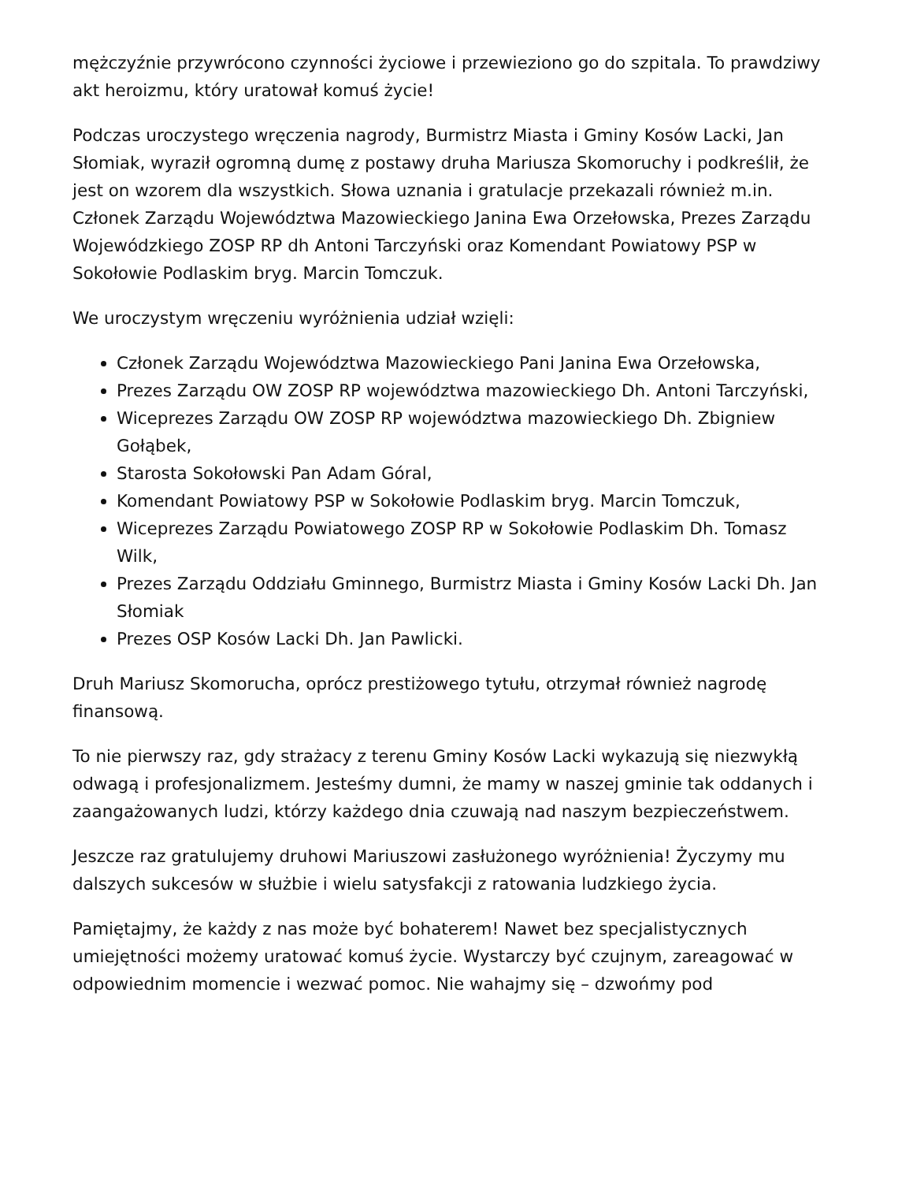mężczyźnie przywrócono czynności życiowe i przewieziono go do szpitala. To prawdziwy akt heroizmu, który uratował komuś życie!
Podczas uroczystego wręczenia nagrody, Burmistrz Miasta i Gminy Kosów Lacki, Jan Słomiak, wyraził ogromną dumę z postawy druha Mariusza Skomoruchy i podkreślił, że jest on wzorem dla wszystkich. Słowa uznania i gratulacje przekazali również m.in. Członek Zarządu Województwa Mazowieckiego Janina Ewa Orzełowska, Prezes Zarządu Wojewódzkiego ZOSP RP dh Antoni Tarczyński oraz Komendant Powiatowy PSP w Sokołowie Podlaskim bryg. Marcin Tomczuk.
We uroczystym wręczeniu wyróżnienia udział wzięli:
Członek Zarządu Województwa Mazowieckiego Pani Janina Ewa Orzełowska,
Prezes Zarządu OW ZOSP RP województwa mazowieckiego Dh. Antoni Tarczyński,
Wiceprezes Zarządu OW ZOSP RP województwa mazowieckiego Dh. Zbigniew Gołąbek,
Starosta Sokołowski Pan Adam Góral,
Komendant Powiatowy PSP w Sokołowie Podlaskim bryg. Marcin Tomczuk,
Wiceprezes Zarządu Powiatowego ZOSP RP w Sokołowie Podlaskim Dh. Tomasz Wilk,
Prezes Zarządu Oddziału Gminnego, Burmistrz Miasta i Gminy Kosów Lacki Dh. Jan Słomiak
Prezes OSP Kosów Lacki Dh. Jan Pawlicki.
Druh Mariusz Skomorucha, oprócz prestiżowego tytułu, otrzymał również nagrodę finansową.
To nie pierwszy raz, gdy strażacy z terenu Gminy Kosów Lacki wykazują się niezwykłą odwagą i profesjonalizmem. Jesteśmy dumni, że mamy w naszej gminie tak oddanych i zaangażowanych ludzi, którzy każdego dnia czuwają nad naszym bezpieczeństwem.
Jeszcze raz gratulujemy druhowi Mariuszowi zasłużonego wyróżnienia! Życzymy mu dalszych sukcesów w służbie i wielu satysfakcji z ratowania ludzkiego życia.
Pamiętajmy, że każdy z nas może być bohaterem! Nawet bez specjalistycznych umiejętności możemy uratować komuś życie. Wystarczy być czujnym, zareagować w odpowiednim momencie i wezwać pomoc. Nie wahajmy się – dzwońmy pod